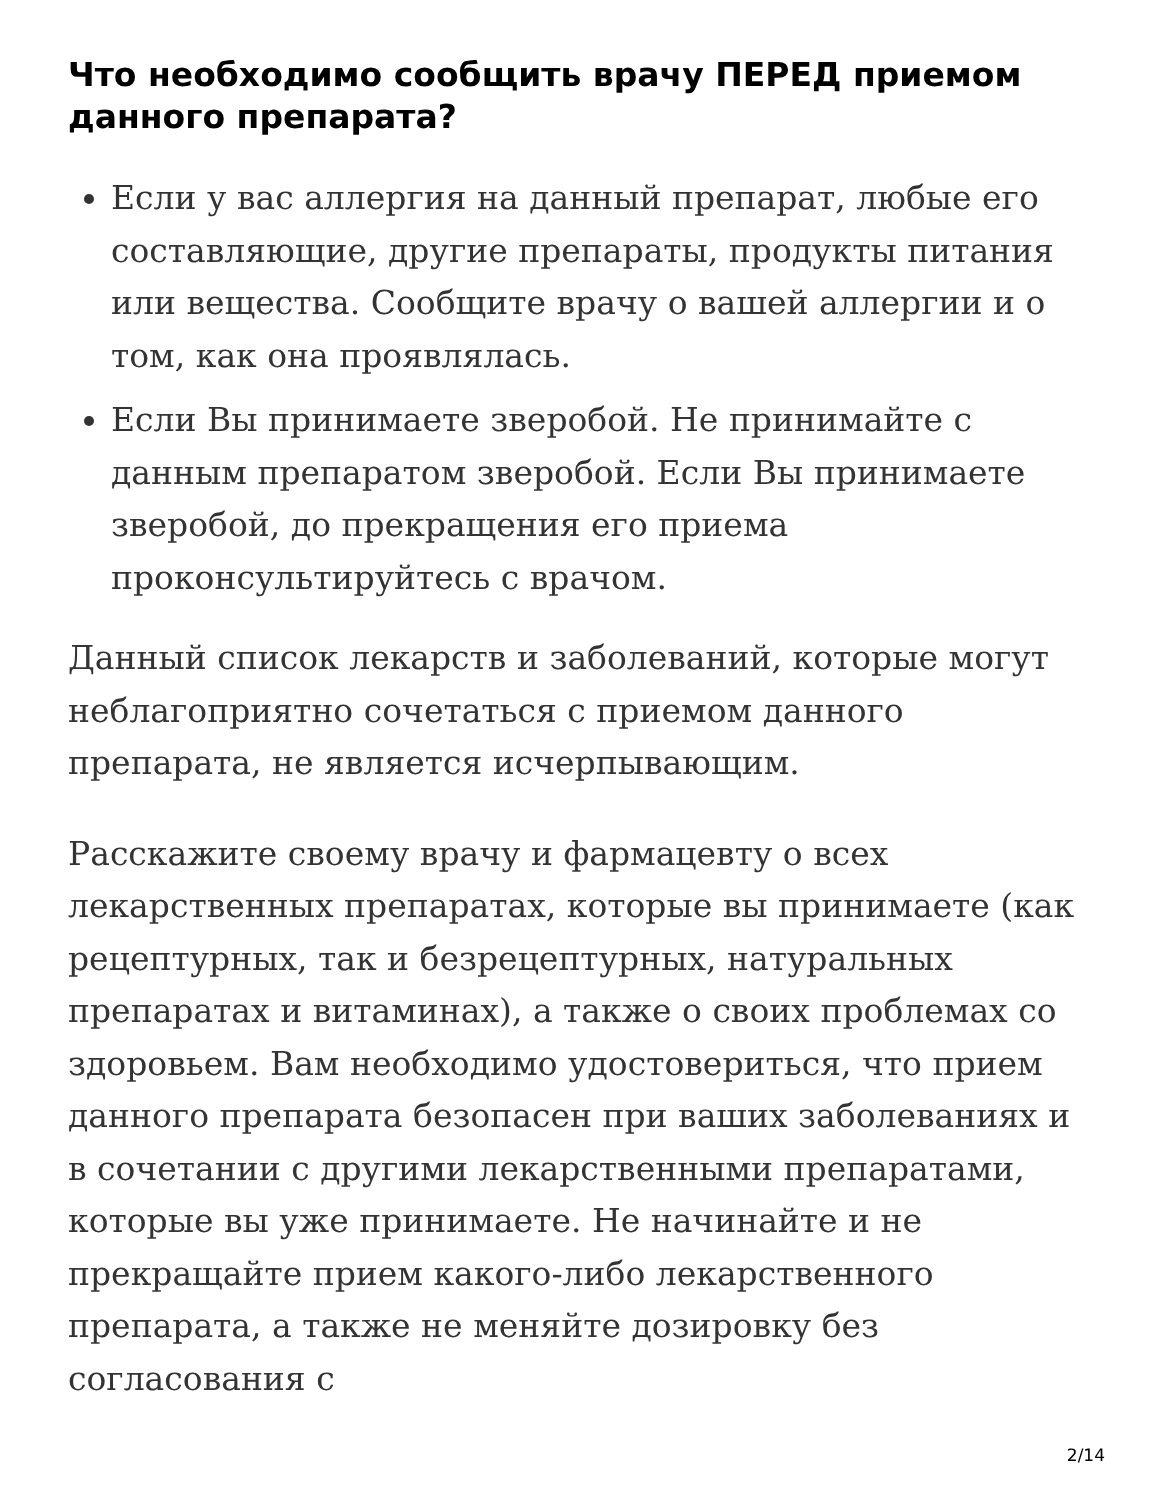Что необходимо сообщить врачу ПЕРЕД приемом данного препарата?
Если у вас аллергия на данный препарат, любые его составляющие, другие препараты, продукты питания или вещества. Сообщите врачу о вашей аллергии и о том, как она проявлялась.
Если Вы принимаете зверобой. Не принимайте с данным препаратом зверобой. Если Вы принимаете зверобой, до прекращения его приема проконсультируйтесь с врачом.
Данный список лекарств и заболеваний, которые могут неблагоприятно сочетаться с приемом данного препарата, не является исчерпывающим.
Расскажите своему врачу и фармацевту о всех лекарственных препаратах, которые вы принимаете (как рецептурных, так и безрецептурных, натуральных препаратах и витаминах), а также о своих проблемах со здоровьем. Вам необходимо удостовериться, что прием данного препарата безопасен при ваших заболеваниях и в сочетании с другими лекарственными препаратами, которые вы уже принимаете. Не начинайте и не прекращайте прием какого-либо лекарственного препарата, а также не меняйте дозировку без согласования с
2/14